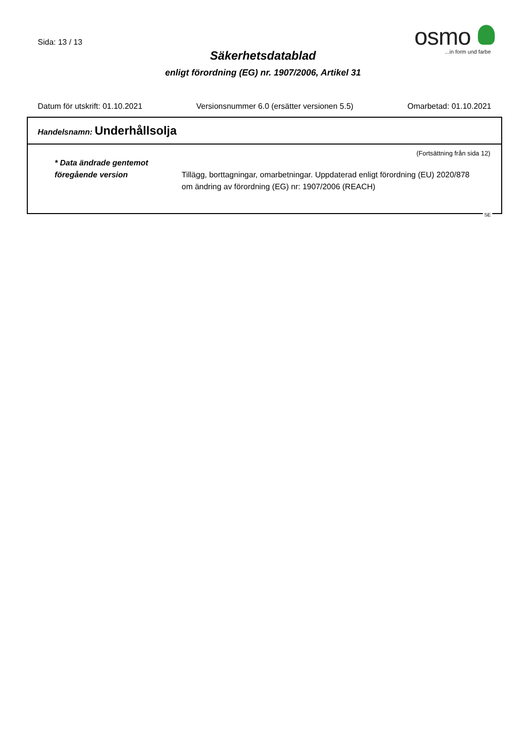Sida: 13 / 13
osmo
...in form und farbe
Säkerhetsdatablad
enligt förordning (EG) nr. 1907/2006, Artikel 31
Datum för utskrift: 01.10.2021 Versionsnummer 6.0 (ersätter versionen 5.5) Omarbetad: 01.10.2021
Handelsnamn: Underhållsolja
(Fortsättning från sida 12)
* Data ändrade gentemot föregående version
Tillägg, borttagningar, omarbetningar. Uppdaterad enligt förordning (EU) 2020/878 om ändring av förordning (EG) nr: 1907/2006 (REACH)
SE